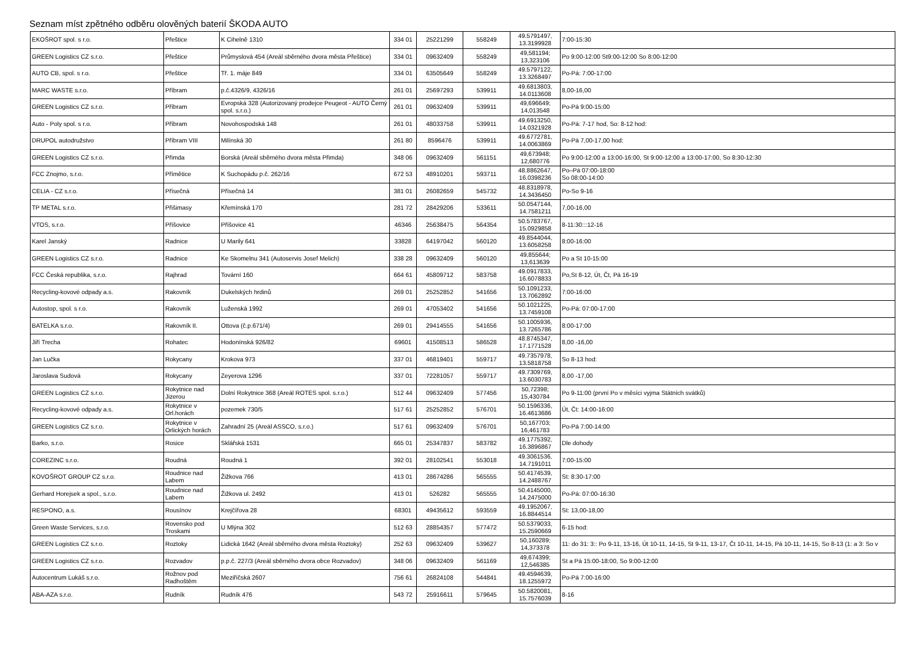Seznam míst zpětného odběru olověných baterií ŠKODA AUTO
| EKOŠROT spol. s r.o. | Přeštice | K Cihelně 1310 | 334 01 | 25221299 | 558249 | 49.5791497, 13.3199928 | 7:00-15:30 |
| GREEN Logistics CZ s.r.o. | Přeštice | Průmyslová 454 (Areál sběrného dvora města Přeštice) | 334 01 | 09632409 | 558249 | 49,581194; 13,323106 | Po 9:00-12:00 St9:00-12:00 So 8:00-12:00 |
| AUTO CB, spol. s r.o. | Přeštice | Tř. 1. máje 849 | 334 01 | 63505649 | 558249 | 49.5797122, 13.3268497 | Po-Pá: 7:00-17:00 |
| MARC WASTE s.r.o. | Příbram | p.č.4326/9, 4326/16 | 261 01 | 25697293 | 539911 | 49.6813803, 14.0113608 | 8,00-16,00 |
| GREEN Logistics CZ s.r.o. | Příbram | Evropská 328 (Autorizovaný prodejce Peugeot - AUTO Černý spol. s.r.o.) | 261 01 | 09632409 | 539911 | 49,696649; 14,013548 | Po-Pá 9:00-15:00 |
| Auto - Poly spol. s r.o. | Příbram | Novohospodská 148 | 261 01 | 48033758 | 539911 | 49.6913250, 14.0321928 | Po-Pá: 7-17 hod, So: 8-12 hod: |
| DRUPOL autodružstvo | Příbram VIII | Milínská 30 | 261 80 | 8596476 | 539911 | 49.6772781, 14.0063869 | Po-Pá 7,00-17,00 hod: |
| GREEN Logistics CZ s.r.o. | Přimda | Borská (Areál sběrného dvora města Přimda) | 348 06 | 09632409 | 561151 | 49,673948; 12,680776 | Po 9:00-12:00 a 13:00-16:00, St 9:00-12:00 a 13:00-17:00, So 8:30-12:30 |
| FCC Znojmo, s.r.o. | Přímětice | K Suchopádu p.č. 262/16 | 672 53 | 48910201 | 593711 | 48.8862647, 16.0398236 | Po–Pá 07:00-18:00 So 08:00-14:00 |
| CELIA - CZ s.r.o. | Přísečná | Přísečná 14 | 381 01 | 26082659 | 545732 | 48.8318978, 14.3436450 | Po-So 9-16 |
| TP METAL s.r.o. | Přišimasy | Křemínská 170 | 281 72 | 28429206 | 533611 | 50.0547144, 14.7581211 | 7,00-16,00 |
| VTOS, s.r.o. | Příšovice | Příšovice 41 | 46346 | 25638475 | 564354 | 50.5783767, 15.0929858 | 8-11:30:::12-16 |
| Karel Janský | Radnice | U Marily 641 | 33828 | 64197042 | 560120 | 49.8544044, 13.6058258 | 8:00-16:00 |
| GREEN Logistics CZ s.r.o. | Radnice | Ke Skomelnu 341 (Autoservis Josef Melich) | 338 28 | 09632409 | 560120 | 49,855644; 13,613639 | Po a St 10-15:00 |
| FCC Česká republika, s.r.o. | Rajhrad | Tovární 160 | 664 61 | 45809712 | 583758 | 49.0917833, 16.6078833 | Po,St 8-12, Út, Čt, Pá 16-19 |
| Recycling-kovové odpady a.s. | Rakovník | Dukelských hrdinů | 269 01 | 25252852 | 541656 | 50.1091233, 13.7062892 | 7:00-16:00 |
| Autostop, spol. s r.o. | Rakovník | Luženská 1992 | 269 01 | 47053402 | 541656 | 50.1021225, 13.7459108 | Po-Pá: 07:00-17:00 |
| BATELKA s.r.o. | Rakovník II. | Ottova (č.p.671/4) | 269 01 | 29414555 | 541656 | 50.1005936, 13.7265786 | 8:00-17:00 |
| Jiří Trecha | Rohatec | Hodonínská 926/82 | 69601 | 41508513 | 586528 | 48.8745347, 17.1771528 | 8,00 -16,00 |
| Jan Lučka | Rokycany | Krokova 973 | 337 01 | 46819401 | 559717 | 49.7357978, 13.5818758 | So 8-13 hod: |
| Jaroslava Sudová | Rokycany | Zeyerova 1296 | 337 01 | 72281057 | 559717 | 49.7309769, 13.6030783 | 8,00 -17,00 |
| GREEN Logistics CZ s.r.o. | Rokytnice nad Jizerou | Dolní Rokytnice 368 (Areál ROTES spol. s.r.o.) | 512 44 | 09632409 | 577456 | 50,72398; 15,430784 | Po 9-11:00 (první Po v měsíci vyjma Státních svátků) |
| Recycling-kovové odpady a.s. | Rokytnice v Orl.horách | pozemek 730/5 | 517 61 | 25252852 | 576701 | 50.1596336, 16.4613686 | Út, Čt: 14:00-16:00 |
| GREEN Logistics CZ s.r.o. | Rokytnice v Orlických horách | Zahradní 25 (Areál ASSCO, s.r.o.) | 517 61 | 09632409 | 576701 | 50,167703; 16,461783 | Po-Pá 7:00-14:00 |
| Barko, s.r.o. | Rosice | Sklářská 1531 | 665 01 | 25347837 | 583782 | 49.1775392, 16.3896867 | Dle dohody |
| COREZINC s.r.o. | Roudná | Roudná 1 | 392 01 | 28102541 | 553018 | 49.3061536, 14.7191011 | 7:00-15:00 |
| KOVOŠROT GROUP CZ s.r.o. | Roudnice nad Labem | Žižkova 766 | 413 01 | 28674286 | 565555 | 50.4174539, 14.2488767 | St: 8:30-17:00 |
| Gerhard Horejsek a spol., s.r.o. | Roudnice nad Labem | Žižkova ul. 2492 | 413 01 | 526282 | 565555 | 50.4145000, 14.2475000 | Po-Pá: 07:00-16:30 |
| RESPONO, a.s. | Rousínov | Krejčířova 28 | 68301 | 49435612 | 593559 | 49.1952067, 16.8844514 | St: 13,00-18,00 |
| Green Waste Services, s.r.o. | Rovensko pod Troskami | U Mlýna 302 | 512 63 | 28854357 | 577472 | 50.5379033, 15.2590669 | 6-15 hod: |
| GREEN Logistics CZ s.r.o. | Roztoky | Lidická 1642 (Areál sběrného dvora města Roztoky) | 252 63 | 09632409 | 539627 | 50,160289; 14,373378 | 11: do 31: 3:: Po 9-11, 13-16, Út 10-11, 14-15, St 9-11, 13-17, Čt 10-11, 14-15, Pá 10-11, 14-15, So 8-13 (1: a 3: So v |
| GREEN Logistics CZ s.r.o. | Rozvadov | p.p.č. 227/3 (Areál sběrného dvora obce Rozvadov) | 348 06 | 09632409 | 561169 | 49,674399; 12,546385 | St a Pá 15:00-18:00, So 9:00-12:00 |
| Autocentrum Lukáš s.r.o. | Rožnov pod Radhoštěm | Meziříčská 2607 | 756 61 | 26824108 | 544841 | 49.4594639, 18.1255972 | Po-Pá 7:00-16:00 |
| ABA-AZA s.r.o. | Rudník | Rudník 476 | 543 72 | 25916611 | 579645 | 50.5820081, 15.7576039 | 8-16 |